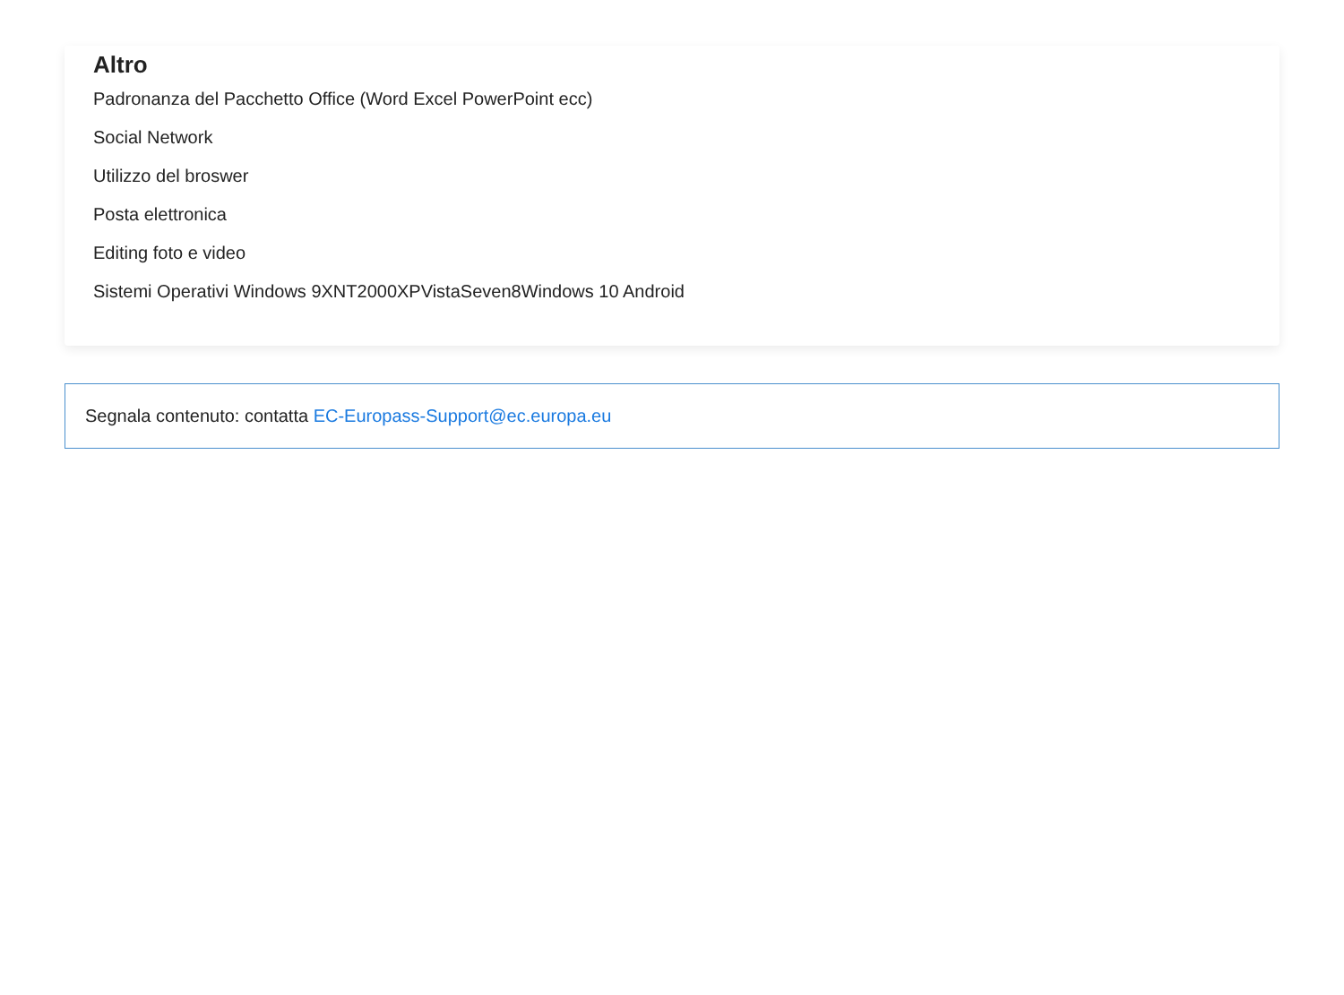Altro
Padronanza del Pacchetto Office (Word Excel PowerPoint ecc)
Social Network
Utilizzo del broswer
Posta elettronica
Editing foto e video
Sistemi Operativi Windows 9XNT2000XPVistaSeven8Windows 10 Android
Segnala contenuto: contatta EC-Europass-Support@ec.europa.eu